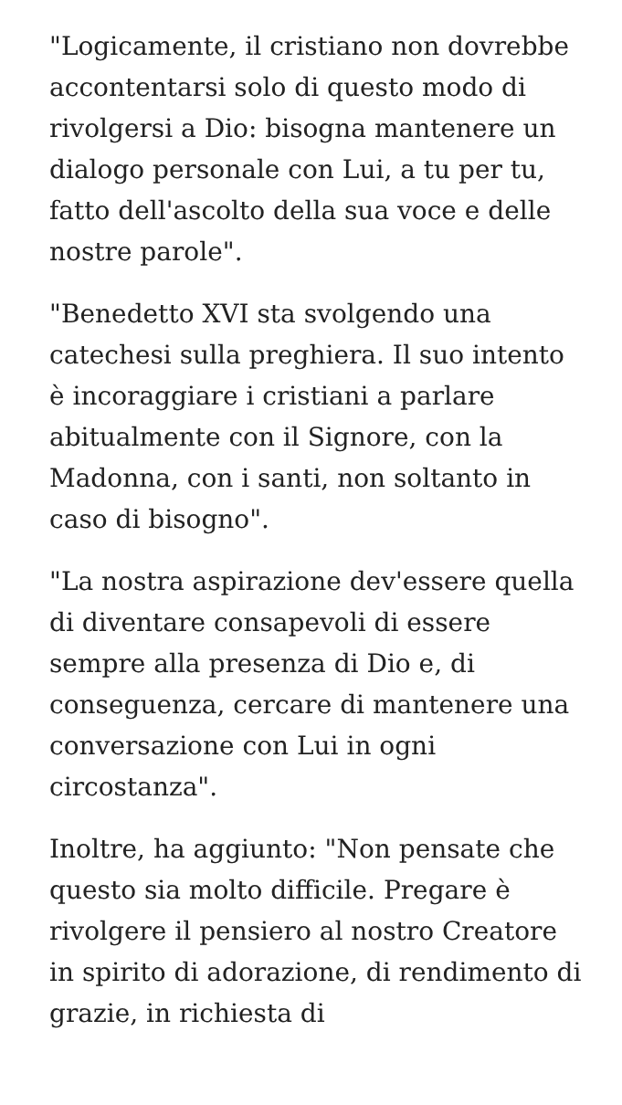"Logicamente, il cristiano non dovrebbe accontentarsi solo di questo modo di rivolgersi a Dio: bisogna mantenere un dialogo personale con Lui, a tu per tu, fatto dell'ascolto della sua voce e delle nostre parole".
"Benedetto XVI sta svolgendo una catechesi sulla preghiera. Il suo intento è incoraggiare i cristiani a parlare abitualmente con il Signore, con la Madonna, con i santi, non soltanto in caso di bisogno".
"La nostra aspirazione dev'essere quella di diventare consapevoli di essere sempre alla presenza di Dio e, di conseguenza, cercare di mantenere una conversazione con Lui in ogni circostanza".
Inoltre, ha aggiunto: "Non pensate che questo sia molto difficile. Pregare è rivolgere il pensiero al nostro Creatore in spirito di adorazione, di rendimento di grazie, in richiesta di